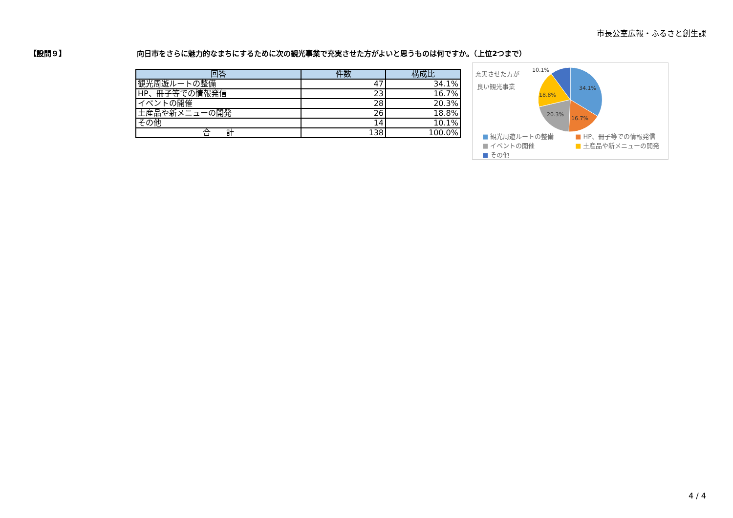市長公室広報・ふるさと創生課
【設問９】 向日市をさらに魅力的なまちにするために次の観光事業で充実させた方がよいと思うものは何ですか。（上位2つまで）
| 回答 | 件数 | 構成比 |
| --- | --- | --- |
| 観光周遊ルートの整備 | 47 | 34.1% |
| HP、冊子等での情報発信 | 23 | 16.7% |
| イベントの開催 | 28 | 20.3% |
| 土産品や新メニューの開発 | 26 | 18.8% |
| その他 | 14 | 10.1% |
| 合 計 | 138 | 100.0% |
充実させた方が
良い観光事業
34.1%
16.7%
20.3%
18.8%
10.1%
■ 観光周遊ルートの整備
■ HP、冊子等での情報発信
■ イベントの開催
■ 土産品や新メニューの開発
■ その他
4 / 4